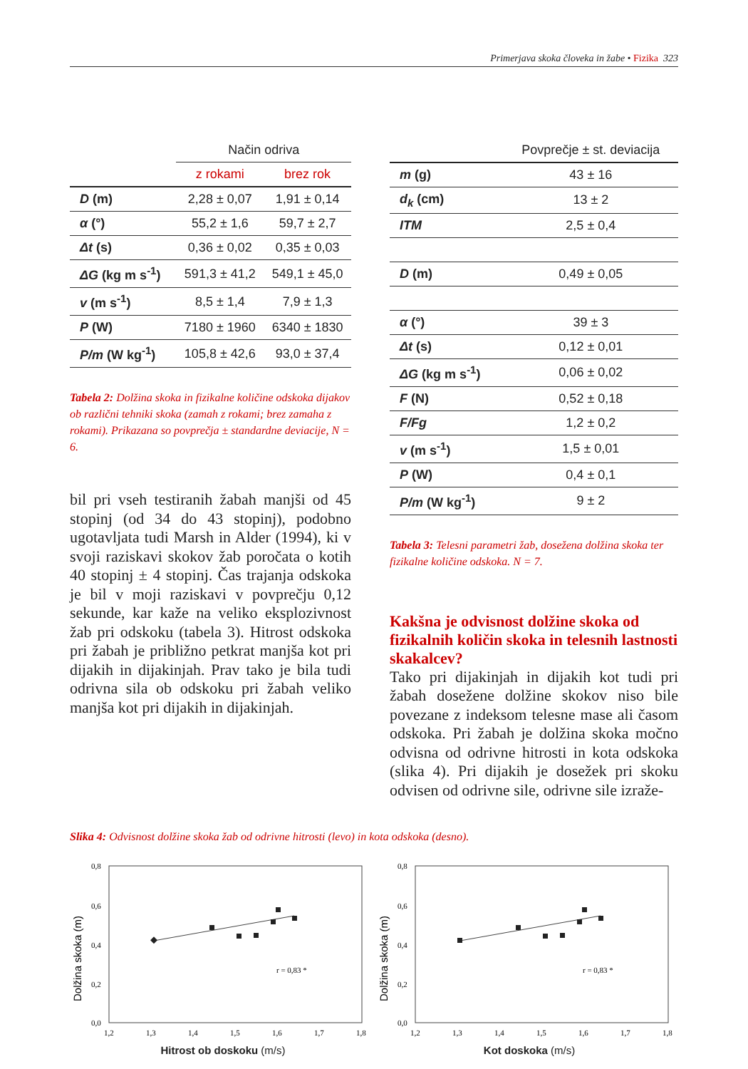Primerjava skoka človeka in žabe • Fizika 323
| | Način odriva | |
| --- | --- | --- |
| | z rokami | brez rok |
| D (m) | 2,28 ± 0,07 | 1,91 ± 0,14 |
| α (°) | 55,2 ± 1,6 | 59,7 ± 2,7 |
| Δt (s) | 0,36 ± 0,02 | 0,35 ± 0,03 |
| ΔG (kg m s<sup>-1</sup>) | 591,3 ± 41,2 | 549,1 ± 45,0 |
| v (m s<sup>-1</sup>) | 8,5 ± 1,4 | 7,9 ± 1,3 |
| P (W) | 7180 ± 1960 | 6340 ± 1830 |
| P/m (W kg<sup>-1</sup>) | 105,8 ± 42,6 | 93,0 ± 37,4 |
Tabela 2: Dolžina skoka in fizikalne količine odskoka dijakov ob različni tehniki skoka (zamah z rokami; brez zamaha z rokami). Prikazana so povprečja ± standardne deviacije, N = 6.
bil pri vseh testiranih žabah manjši od 45 stopinj (od 34 do 43 stopinj), podobno ugotavljata tudi Marsh in Alder (1994), ki v svoji raziskavi skokov žab poročata o kotih 40 stopinj ± 4 stopinj. Čas trajanja odskoka je bil v moji raziskavi v povprečju 0,12 sekunde, kar kaže na veliko eksplozivnost žab pri odskoku (tabela 3). Hitrost odskoka pri žabah je približno petkrat manjša kot pri dijakih in dijakinjah. Prav tako je bila tudi odrivna sila ob odskoku pri žabah veliko manjša kot pri dijakih in dijakinjah.
| | Povprečje ± st. deviacija |
| --- | --- |
| m (g) | 43 ± 16 |
| d<sub>k</sub> (cm) | 13 ± 2 |
| ITM | 2,5 ± 0,4 |
| D (m) | 0,49 ± 0,05 |
| α (°) | 39 ± 3 |
| Δt (s) | 0,12 ± 0,01 |
| ΔG (kg m s<sup>-1</sup>) | 0,06 ± 0,02 |
| F (N) | 0,52 ± 0,18 |
| F/Fg | 1,2 ± 0,2 |
| v (m s<sup>-1</sup>) | 1,5 ± 0,01 |
| P (W) | 0,4 ± 0,1 |
| P/m (W kg<sup>-1</sup>) | 9 ± 2 |
Tabela 3: Telesni parametri žab, dosežena dolžina skoka ter fizikalne količine odskoka. N = 7.
Kakšna je odvisnost dolžine skoka od fizikalnih količin skoka in telesnih lastnosti skakalcev?
Tako pri dijakinjah in dijakih kot tudi pri žabah dosežene dolžine skokov niso bile povezane z indeksom telesne mase ali časom odskoka. Pri žabah je dolžina skoka močno odvisna od odrivne hitrosti in kota odskoka (slika 4). Pri dijakih je dosežek pri skoku odvisen od odrivne sile, odrivne sile izraže-
Slika 4: Odvisnost dolžine skoka žab od odrivne hitrosti (levo) in kota odskoka (desno).
Dolžina skoka (m)
0,8
0,6
0,4
0,2
0,0
1,2
1,3
1,4
1,5
1,6
1,7
1,8
r = 0,83 *
Hitrost ob doskoku (m/s)
Dolžina skoka (m)
0,8
0,6
0,4
0,2
0,0
1,2
1,3
1,4
1,5
1,6
1,7
1,8
r = 0,83 *
Kot doskoka (m/s)